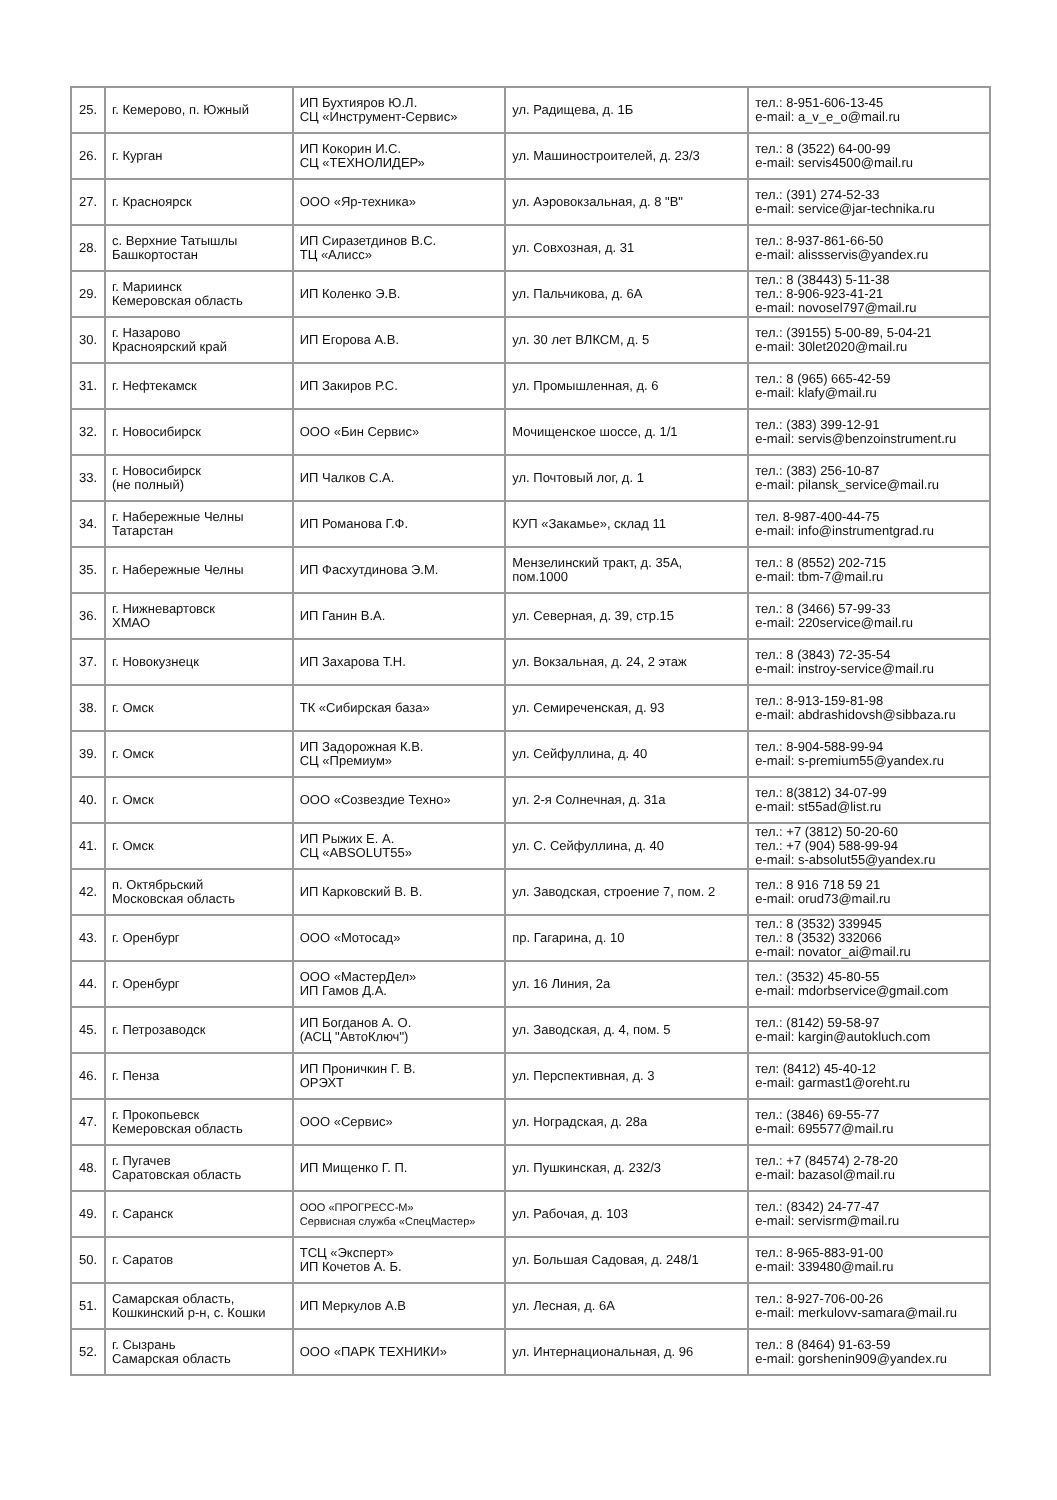| 25. | г. Кемерово, п. Южный | ИП Бухтияров Ю.Л. СЦ «Инструмент-Сервис» | ул. Радищева, д. 1Б | тел.: 8-951-606-13-45 e-mail: a_v_e_o@mail.ru |
| 26. | г. Курган | ИП Кокорин И.С. СЦ «ТЕХНОЛИДЕР» | ул. Машиностроителей, д. 23/3 | тел.: 8 (3522) 64-00-99 e-mail: servis4500@mail.ru |
| 27. | г. Красноярск | ООО «Яр-техника» | ул. Аэровокзальная, д. 8 "В" | тел.: (391) 274-52-33 e-mail: service@jar-technika.ru |
| 28. | с. Верхние Татышлы Башкортостан | ИП Сиразетдинов В.С. ТЦ «Алисс» | ул. Совхозная, д. 31 | тел.: 8-937-861-66-50 e-mail: alissservis@yandex.ru |
| 29. | г. Мариинск Кемеровская область | ИП Коленко Э.В. | ул. Пальчикова, д. 6А | тел.: 8 (38443) 5-11-38 тел.: 8-906-923-41-21 e-mail: novosel797@mail.ru |
| 30. | г. Назарово Красноярский край | ИП Егорова А.В. | ул. 30 лет ВЛКСМ, д. 5 | тел.: (39155) 5-00-89, 5-04-21 e-mail: 30let2020@mail.ru |
| 31. | г. Нефтекамск | ИП Закиров Р.С. | ул. Промышленная, д. 6 | тел.: 8 (965) 665-42-59 e-mail: klafy@mail.ru |
| 32. | г. Новосибирск | ООО «Бин Сервис» | Мочищенское шоссе, д. 1/1 | тел.: (383) 399-12-91 e-mail: servis@benzoinstrument.ru |
| 33. | г. Новосибирск (не полный) | ИП Чалков С.А. | ул. Почтовый лог, д. 1 | тел.: (383) 256-10-87 e-mail: pilansk_service@mail.ru |
| 34. | г. Набережные Челны Татарстан | ИП Романова Г.Ф. | КУП «Закамье», склад 11 | тел. 8-987-400-44-75 e-mail: info@instrumentgrad.ru |
| 35. | г. Набережные Челны | ИП Фасхутдинова Э.М. | Мензелинский тракт, д. 35А, пом.1000 | тел.: 8 (8552) 202-715 e-mail: tbm-7@mail.ru |
| 36. | г. Нижневартовск ХМАО | ИП Ганин В.А. | ул. Северная, д. 39, стр.15 | тел.: 8 (3466) 57-99-33 e-mail: 220service@mail.ru |
| 37. | г. Новокузнецк | ИП Захарова Т.Н. | ул. Вокзальная, д. 24, 2 этаж | тел.: 8 (3843) 72-35-54 e-mail: instroy-service@mail.ru |
| 38. | г. Омск | ТК «Сибирская база» | ул. Семиреченская, д. 93 | тел.: 8-913-159-81-98 e-mail: abdrashidovsh@sibbaza.ru |
| 39. | г. Омск | ИП Задорожная К.В. СЦ «Премиум» | ул. Сейфуллина, д. 40 | тел.: 8-904-588-99-94 e-mail: s-premium55@yandex.ru |
| 40. | г. Омск | ООО «Созвездие Техно» | ул. 2-я Солнечная, д. 31а | тел.: 8(3812) 34-07-99 e-mail: st55ad@list.ru |
| 41. | г. Омск | ИП Рыжих Е. А. СЦ «ABSOLUT55» | ул. С. Сейфуллина, д. 40 | тел.: +7 (3812) 50-20-60 тел.: +7 (904) 588-99-94 e-mail: s-absolut55@yandex.ru |
| 42. | п. Октябрьский Московская область | ИП Карковский В. В. | ул. Заводская, строение 7, пом. 2 | тел.: 8 916 718 59 21 e-mail: orud73@mail.ru |
| 43. | г. Оренбург | ООО «Мотосад» | пр. Гагарина, д. 10 | тел.: 8 (3532) 339945 тел.: 8 (3532) 332066 e-mail: novator_ai@mail.ru |
| 44. | г. Оренбург | ООО «МастерДел» ИП Гамов Д.А. | ул. 16 Линия, 2а | тел.: (3532) 45-80-55 e-mail: mdorbservice@gmail.com |
| 45. | г. Петрозаводск | ИП Богданов А. О. (АСЦ "АвтоКлюч") | ул. Заводская, д. 4, пом. 5 | тел.: (8142) 59-58-97 e-mail: kargin@autokluch.com |
| 46. | г. Пенза | ИП Проничкин Г. В. ОРЭХТ | ул. Перспективная, д. 3 | тел: (8412) 45-40-12 e-mail: garmast1@oreht.ru |
| 47. | г. Прокопьевск Кемеровская область | ООО «Сервис» | ул. Ноградская, д. 28а | тел.: (3846) 69-55-77 e-mail: 695577@mail.ru |
| 48. | г. Пугачев Саратовская область | ИП Мищенко Г. П. | ул. Пушкинская, д. 232/3 | тел.: +7 (84574) 2-78-20 e-mail: bazasol@mail.ru |
| 49. | г. Саранск | ООО «ПРОГРЕСС-М» Сервисная служба «СпецМастер» | ул. Рабочая, д. 103 | тел.: (8342) 24-77-47 e-mail: servisrm@mail.ru |
| 50. | г. Саратов | ТСЦ «Эксперт» ИП Кочетов А. Б. | ул. Большая Садовая, д. 248/1 | тел.: 8-965-883-91-00 e-mail: 339480@mail.ru |
| 51. | Самарская область, Кошкинский р-н, с. Кошки | ИП Меркулов А.В | ул. Лесная, д. 6А | тел.: 8-927-706-00-26 e-mail: merkulovv-samara@mail.ru |
| 52. | г. Сызрань Самарская область | ООО «ПАРК ТЕХНИКИ» | ул. Интернациональная, д. 96 | тел.: 8 (8464) 91-63-59 e-mail: gorshenin909@yandex.ru |